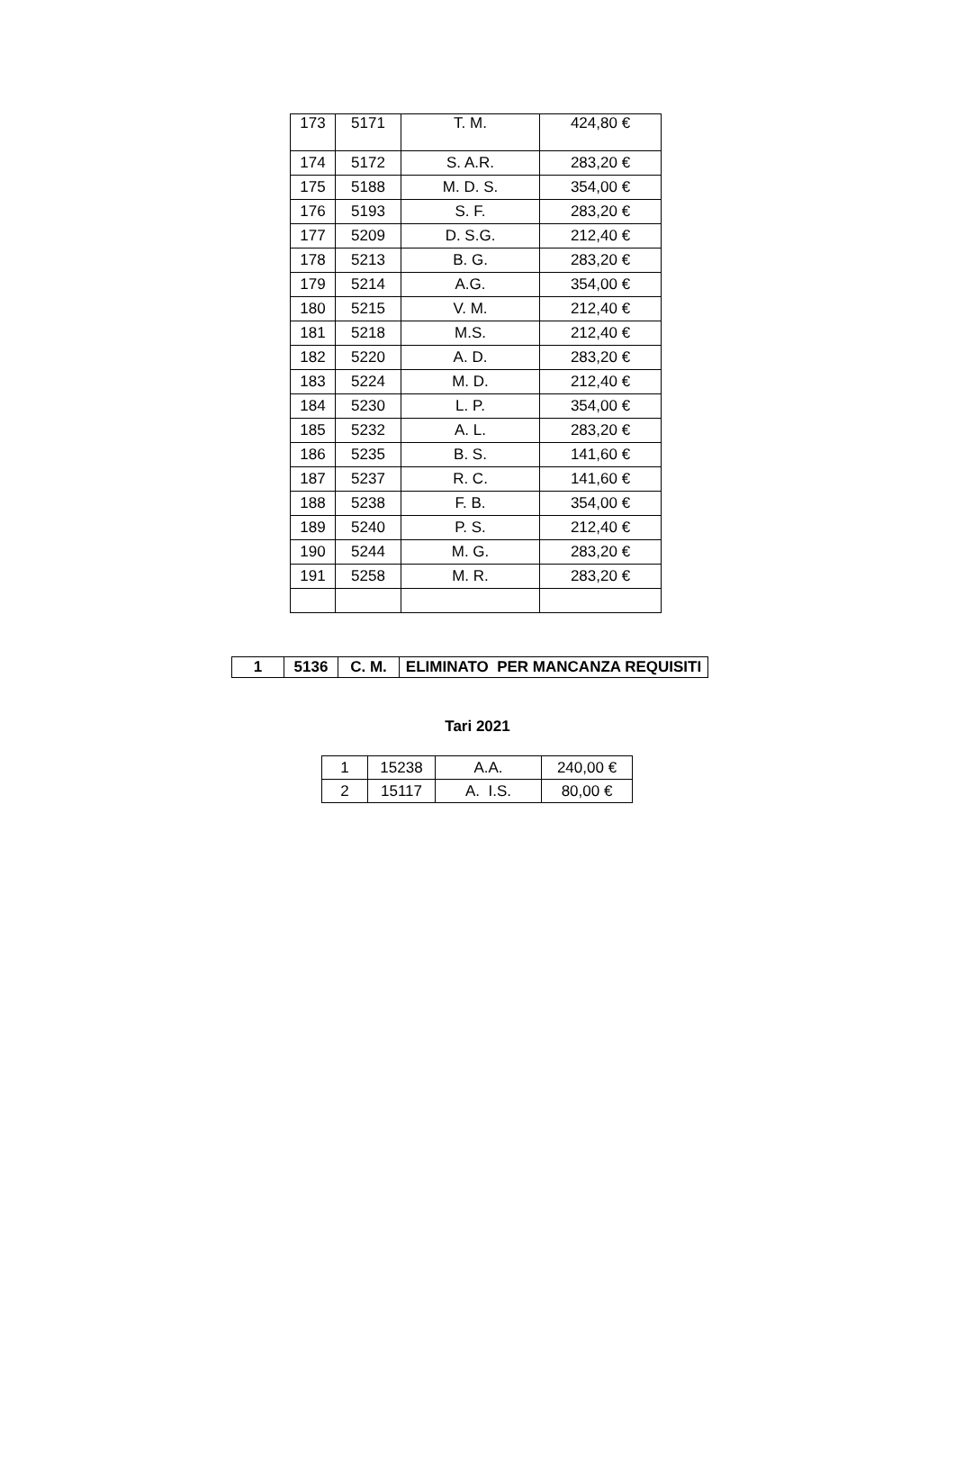| 173 | 5171 | T. M. | 424,80 € |
| 174 | 5172 | S. A.R. | 283,20 € |
| 175 | 5188 | M. D. S. | 354,00 € |
| 176 | 5193 | S. F. | 283,20 € |
| 177 | 5209 | D. S.G. | 212,40 € |
| 178 | 5213 | B. G. | 283,20 € |
| 179 | 5214 | A.G. | 354,00 € |
| 180 | 5215 | V. M. | 212,40 € |
| 181 | 5218 | M.S. | 212,40 € |
| 182 | 5220 | A. D. | 283,20 € |
| 183 | 5224 | M. D. | 212,40 € |
| 184 | 5230 | L. P. | 354,00 € |
| 185 | 5232 | A. L. | 283,20 € |
| 186 | 5235 | B. S. | 141,60 € |
| 187 | 5237 | R. C. | 141,60 € |
| 188 | 5238 | F. B. | 354,00 € |
| 189 | 5240 | P. S. | 212,40 € |
| 190 | 5244 | M. G. | 283,20 € |
| 191 | 5258 | M. R. | 283,20 € |
| 1 | 5136 | C. M. | ELIMINATO PER MANCANZA REQUISITI |
Tari 2021
| 1 | 15238 | A.A. | 240,00 € |
| 2 | 15117 | A. I.S. | 80,00 € |